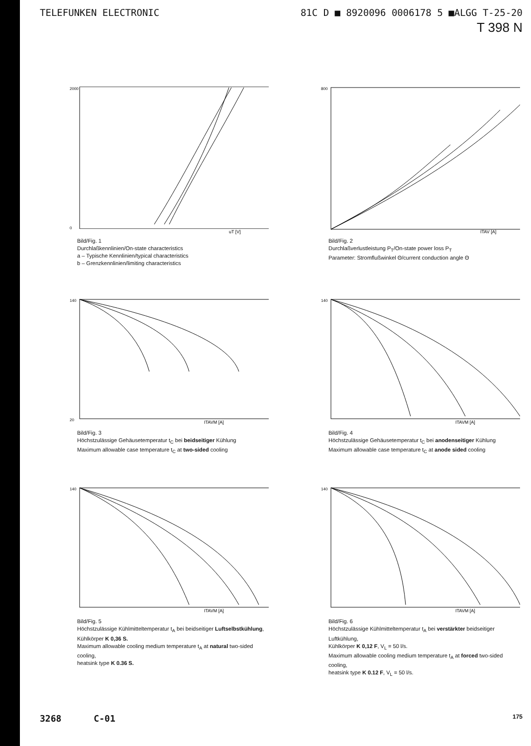TELEFUNKEN ELECTRONIC 81C D ■ 8920096 0006178 5 ■ALGG T-25-20
T 398 N
2000
0
uT [V]
Bild/Fig. 1
Durchlaßkennlinien/On-state characteristics
a – Typische Kennlinien/typical characteristics
b – Grenzkennlinien/limiting characteristics
800
ITAV [A]
Bild/Fig. 2
Durchlaßverlustleistung P<sub>T</sub>/On-state power loss P<sub>T</sub>
Parameter: Stromflußwinkel Θ/current conduction angle Θ
140
20
ITAVM [A]
Bild/Fig. 3
Höchstzulässige Gehäusetemperatur t<sub>C</sub> bei beidseitiger Kühlung
Maximum allowable case temperature t<sub>C</sub> at two-sided cooling
140
ITAVM [A]
Bild/Fig. 4
Höchstzulässige Gehäusetemperatur t<sub>C</sub> bei anodenseitiger Kühlung
Maximum allowable case temperature t<sub>C</sub> at anode sided cooling
140
ITAVM [A]
Bild/Fig. 5
Höchstzulässige Kühlmitteltemperatur t<sub>A</sub> bei beidseitiger Luftselbstkühlung,
Kühlkörper K 0,36 S.
Maximum allowable cooling medium temperature t<sub>A</sub> at natural two-sided cooling,
heatsink type K 0.36 S.
140
ITAVM [A]
Bild/Fig. 6
Höchstzulässige Kühlmitteltemperatur t<sub>A</sub> bei verstärkter beidseitiger Luftkühlung,
Kühlkörper K 0,12 F, V<sub>L</sub> = 50 l/s.
Maximum allowable cooling medium temperature t<sub>A</sub> at forced two-sided cooling,
heatsink type K 0.12 F, V<sub>L</sub> = 50 l/s.
3268 C-01 175